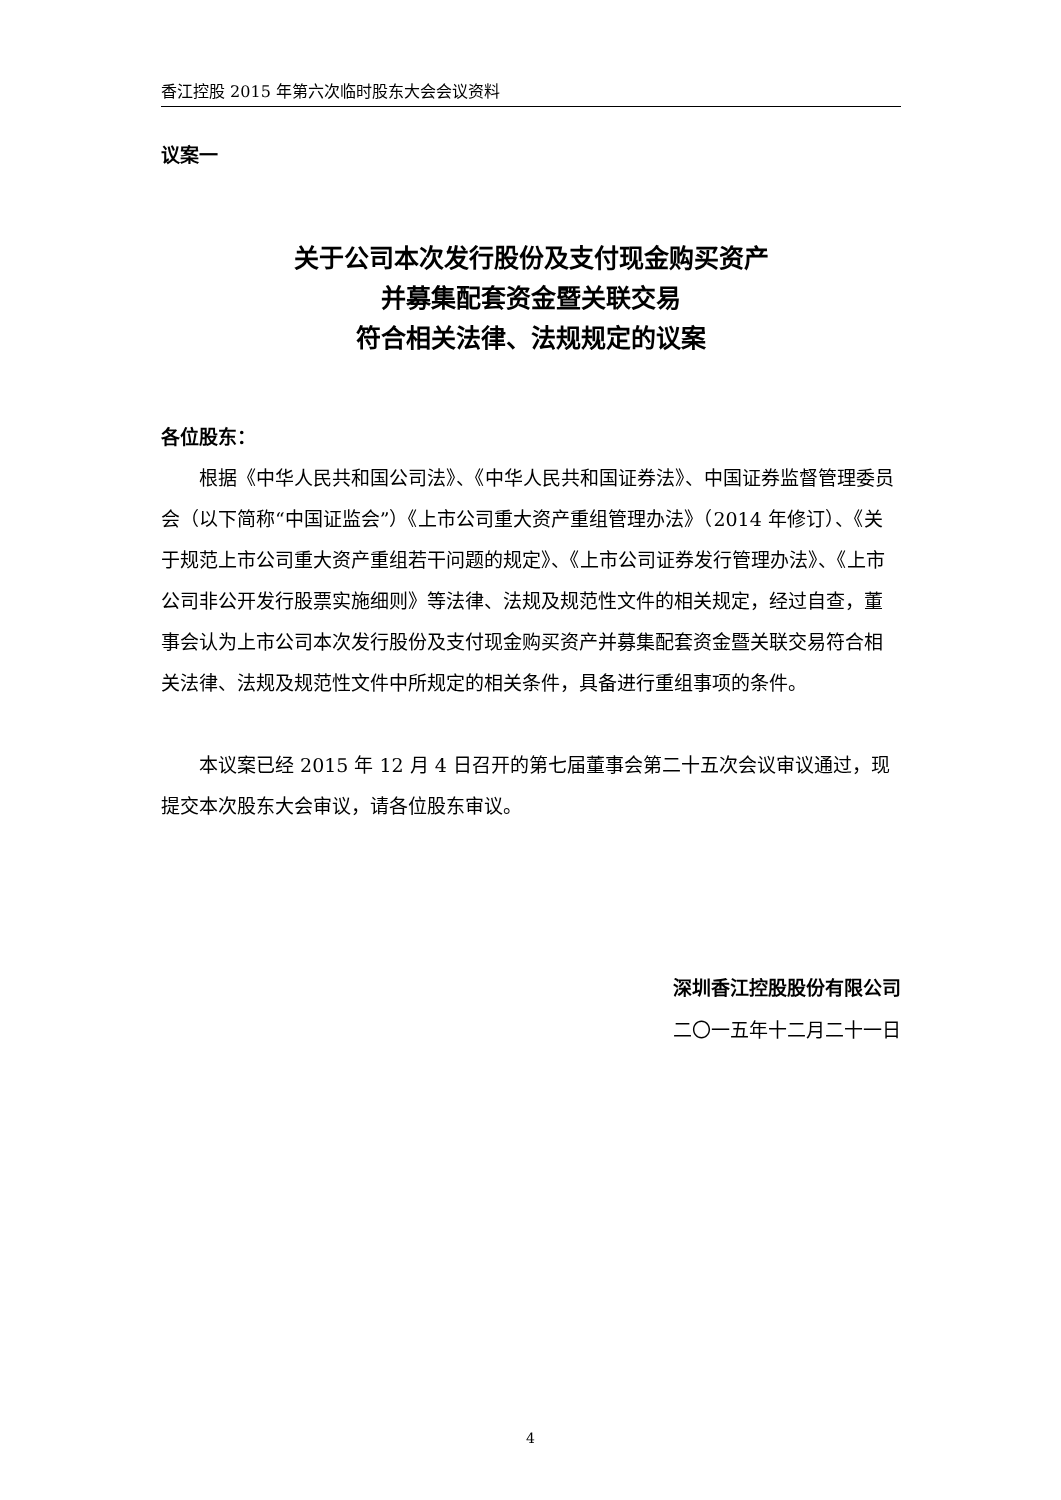香江控股 2015 年第六次临时股东大会会议资料
议案一
关于公司本次发行股份及支付现金购买资产
并募集配套资金暨关联交易
符合相关法律、法规规定的议案
各位股东：
根据《中华人民共和国公司法》、《中华人民共和国证券法》、中国证券监督管理委员会（以下简称“中国证监会”）《上市公司重大资产重组管理办法》（2014 年修订）、《关于规范上市公司重大资产重组若干问题的规定》、《上市公司证券发行管理办法》、《上市公司非公开发行股票实施细则》等法律、法规及规范性文件的相关规定，经过自查，董事会认为上市公司本次发行股份及支付现金购买资产并募集配套资金暨关联交易符合相关法律、法规及规范性文件中所规定的相关条件，具备进行重组事项的条件。
本议案已经 2015 年 12 月 4 日召开的第七届董事会第二十五次会议审议通过，现提交本次股东大会审议，请各位股东审议。
深圳香江控股股份有限公司
二〇一五年十二月二十一日
4